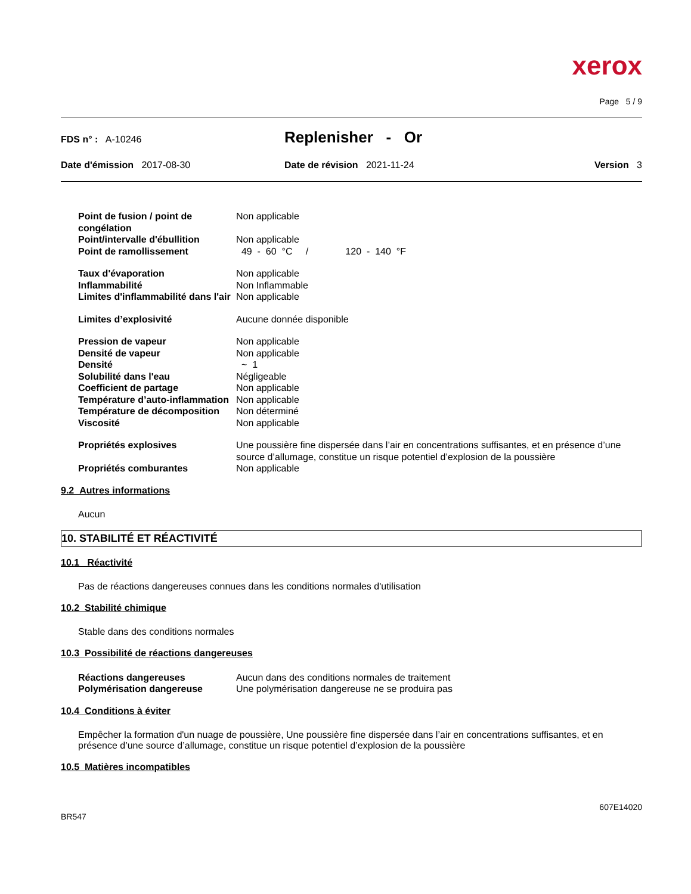xerox
Page 5 / 9
FDS n° : A-10246
Replenisher - Or
Date d'émission 2017-08-30 Date de révision 2021-11-24 Version 3
| Point de fusion / point de congélation | Non applicable |
| Point/intervalle d'ébullition | Non applicable |
| Point de ramollissement | 49 - 60 °C / 120 - 140 °F |
| Taux d'évaporation | Non applicable |
| Inflammabilité | Non Inflammable |
| Limites d'inflammabilité dans l'air | Non applicable |
| Limites d’explosivité | Aucune donnée disponible |
| Pression de vapeur | Non applicable |
| Densité de vapeur | Non applicable |
| Densité | ~ 1 |
| Solubilité dans l'eau | Négligeable |
| Coefficient de partage | Non applicable |
| Température d’auto-inflammation | Non applicable |
| Température de décomposition | Non déterminé |
| Viscosité | Non applicable |
| Propriétés explosives | Une poussière fine dispersée dans l’air en concentrations suffisantes, et en présence d’une source d’allumage, constitue un risque potentiel d’explosion de la poussière |
| Propriétés comburantes | Non applicable |
9.2 Autres informations
Aucun
10. STABILITÉ ET RÉACTIVITÉ
10.1 Réactivité
Pas de réactions dangereuses connues dans les conditions normales d'utilisation
10.2 Stabilité chimique
Stable dans des conditions normales
10.3 Possibilité de réactions dangereuses
| Réactions dangereuses | Aucun dans des conditions normales de traitement |
| Polymérisation dangereuse | Une polymérisation dangereuse ne se produira pas |
10.4 Conditions à éviter
Empêcher la formation d'un nuage de poussière, Une poussière fine dispersée dans l’air en concentrations suffisantes, et en présence d’une source d’allumage, constitue un risque potentiel d’explosion de la poussière
10.5 Matières incompatibles
BR547
607E14020